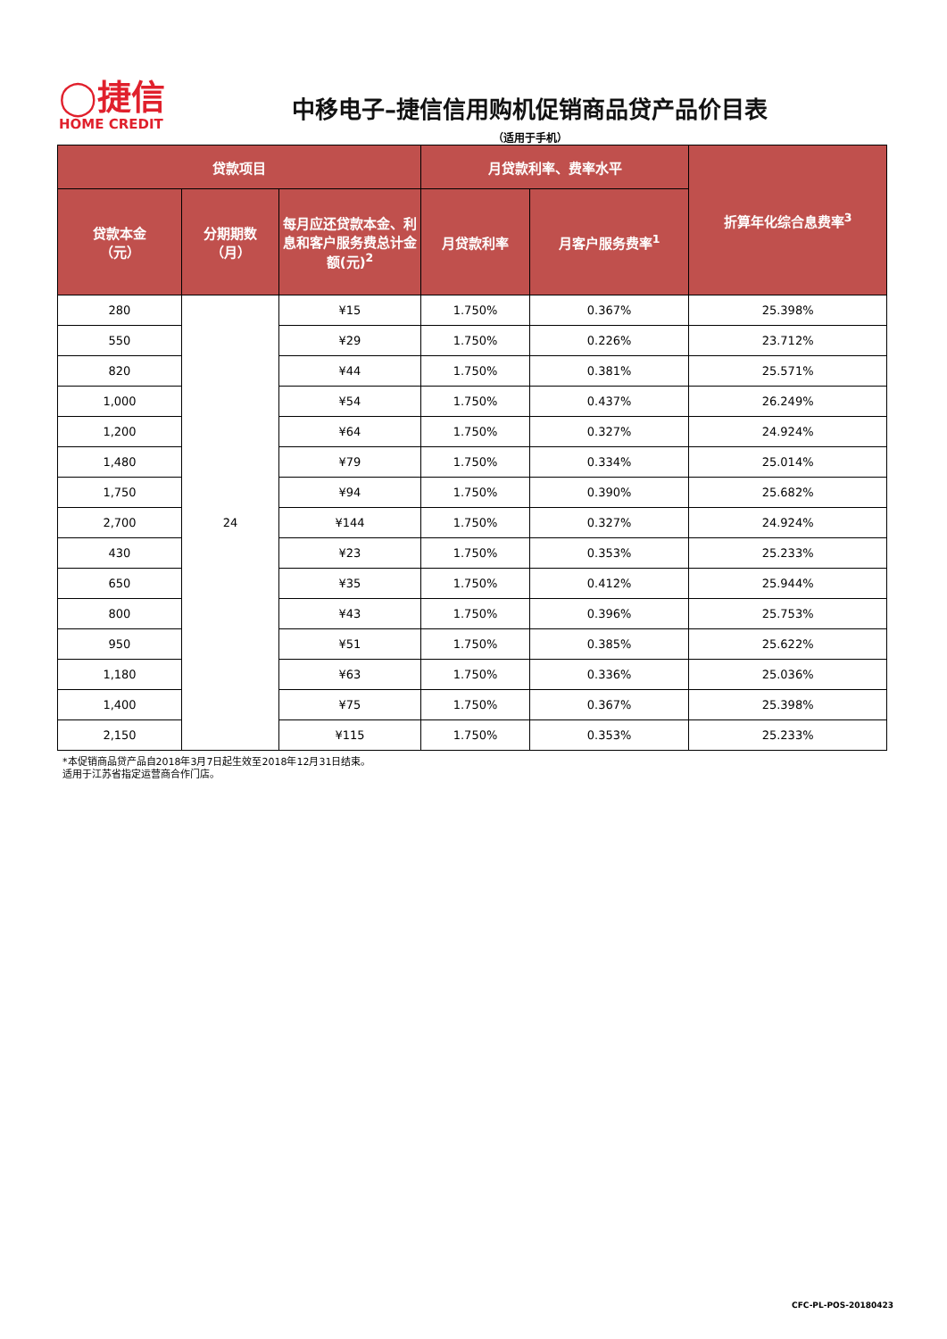◯捷信
HOME CREDIT
中移电子–捷信信用购机促销商品贷产品价目表
（适用于手机）
| 贷款项目 | | | 月贷款利率、费率水平 | | 折算年化综合息费率<sup>3</sup> |
| --- | --- | --- | --- | --- | --- |
| 贷款本金 （元） | 分期期数 （月） | 每月应还贷款本金、利息和客户服务费总计金额(元)<sup>2</sup> | 月贷款利率 | 月客户服务费率<sup>1</sup> | |
| 280 | 24 | ¥15 | 1.750% | 0.367% | 25.398% |
| 550 | | ¥29 | 1.750% | 0.226% | 23.712% |
| 820 | | ¥44 | 1.750% | 0.381% | 25.571% |
| 1,000 | | ¥54 | 1.750% | 0.437% | 26.249% |
| 1,200 | | ¥64 | 1.750% | 0.327% | 24.924% |
| 1,480 | | ¥79 | 1.750% | 0.334% | 25.014% |
| 1,750 | | ¥94 | 1.750% | 0.390% | 25.682% |
| 2,700 | | ¥144 | 1.750% | 0.327% | 24.924% |
| 430 | | ¥23 | 1.750% | 0.353% | 25.233% |
| 650 | | ¥35 | 1.750% | 0.412% | 25.944% |
| 800 | | ¥43 | 1.750% | 0.396% | 25.753% |
| 950 | | ¥51 | 1.750% | 0.385% | 25.622% |
| 1,180 | | ¥63 | 1.750% | 0.336% | 25.036% |
| 1,400 | | ¥75 | 1.750% | 0.367% | 25.398% |
| 2,150 | | ¥115 | 1.750% | 0.353% | 25.233% |
*本促销商品贷产品自2018年3月7日起生效至2018年12月31日结束。
适用于江苏省指定运营商合作门店。
CFC-PL-POS-20180423